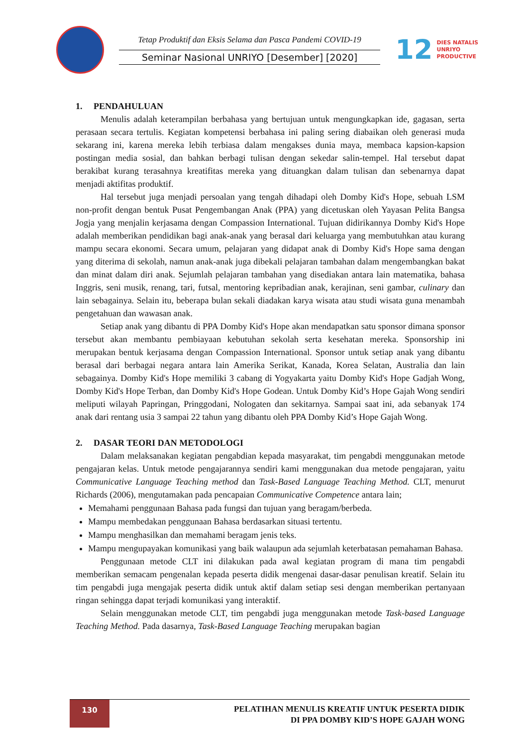Tetap Produktif dan Eksis Selama dan Pasca Pandemi COVID-19
Seminar Nasional UNRIYO [Desember] [2020]
12 DIES NATALIS
UNRIYO
PRODUCTIVE
1. PENDAHULUAN
Menulis adalah keterampilan berbahasa yang bertujuan untuk mengungkapkan ide, gagasan, serta perasaan secara tertulis. Kegiatan kompetensi berbahasa ini paling sering diabaikan oleh generasi muda sekarang ini, karena mereka lebih terbiasa dalam mengakses dunia maya, membaca kapsion-kapsion postingan media sosial, dan bahkan berbagi tulisan dengan sekedar salin-tempel. Hal tersebut dapat berakibat kurang terasahnya kreatifitas mereka yang dituangkan dalam tulisan dan sebenarnya dapat menjadi aktifitas produktif.
Hal tersebut juga menjadi persoalan yang tengah dihadapi oleh Domby Kid's Hope, sebuah LSM non-profit dengan bentuk Pusat Pengembangan Anak (PPA) yang dicetuskan oleh Yayasan Pelita Bangsa Jogja yang menjalin kerjasama dengan Compassion International. Tujuan didirikannya Domby Kid's Hope adalah memberikan pendidikan bagi anak-anak yang berasal dari keluarga yang membutuhkan atau kurang mampu secara ekonomi. Secara umum, pelajaran yang didapat anak di Domby Kid's Hope sama dengan yang diterima di sekolah, namun anak-anak juga dibekali pelajaran tambahan dalam mengembangkan bakat dan minat dalam diri anak. Sejumlah pelajaran tambahan yang disediakan antara lain matematika, bahasa Inggris, seni musik, renang, tari, futsal, mentoring kepribadian anak, kerajinan, seni gambar, culinary dan lain sebagainya. Selain itu, beberapa bulan sekali diadakan karya wisata atau studi wisata guna menambah pengetahuan dan wawasan anak.
Setiap anak yang dibantu di PPA Domby Kid's Hope akan mendapatkan satu sponsor dimana sponsor tersebut akan membantu pembiayaan kebutuhan sekolah serta kesehatan mereka. Sponsorship ini merupakan bentuk kerjasama dengan Compassion International. Sponsor untuk setiap anak yang dibantu berasal dari berbagai negara antara lain Amerika Serikat, Kanada, Korea Selatan, Australia dan lain sebagainya. Domby Kid's Hope memiliki 3 cabang di Yogyakarta yaitu Domby Kid's Hope Gadjah Wong, Domby Kid's Hope Terban, dan Domby Kid's Hope Godean. Untuk Domby Kid’s Hope Gajah Wong sendiri meliputi wilayah Papringan, Pringgodani, Nologaten dan sekitarnya. Sampai saat ini, ada sebanyak 174 anak dari rentang usia 3 sampai 22 tahun yang dibantu oleh PPA Domby Kid’s Hope Gajah Wong.
2. DASAR TEORI DAN METODOLOGI
Dalam melaksanakan kegiatan pengabdian kepada masyarakat, tim pengabdi menggunakan metode pengajaran kelas. Untuk metode pengajarannya sendiri kami menggunakan dua metode pengajaran, yaitu Communicative Language Teaching method dan Task-Based Language Teaching Method. CLT, menurut Richards (2006), mengutamakan pada pencapaian Communicative Competence antara lain;
Memahami penggunaan Bahasa pada fungsi dan tujuan yang beragam/berbeda.
Mampu membedakan penggunaan Bahasa berdasarkan situasi tertentu.
Mampu menghasilkan dan memahami beragam jenis teks.
Mampu mengupayakan komunikasi yang baik walaupun ada sejumlah keterbatasan pemahaman Bahasa.
Penggunaan metode CLT ini dilakukan pada awal kegiatan program di mana tim pengabdi memberikan semacam pengenalan kepada peserta didik mengenai dasar-dasar penulisan kreatif. Selain itu tim pengabdi juga mengajak peserta didik untuk aktif dalam setiap sesi dengan memberikan pertanyaan ringan sehingga dapat terjadi komunikasi yang interaktif.
Selain menggunakan metode CLT, tim pengabdi juga menggunakan metode Task-based Language Teaching Method. Pada dasarnya, Task-Based Language Teaching merupakan bagian
130
PELATIHAN MENULIS KREATIF UNTUK PESERTA DIDIK
DI PPA DOMBY KID’S HOPE GAJAH WONG